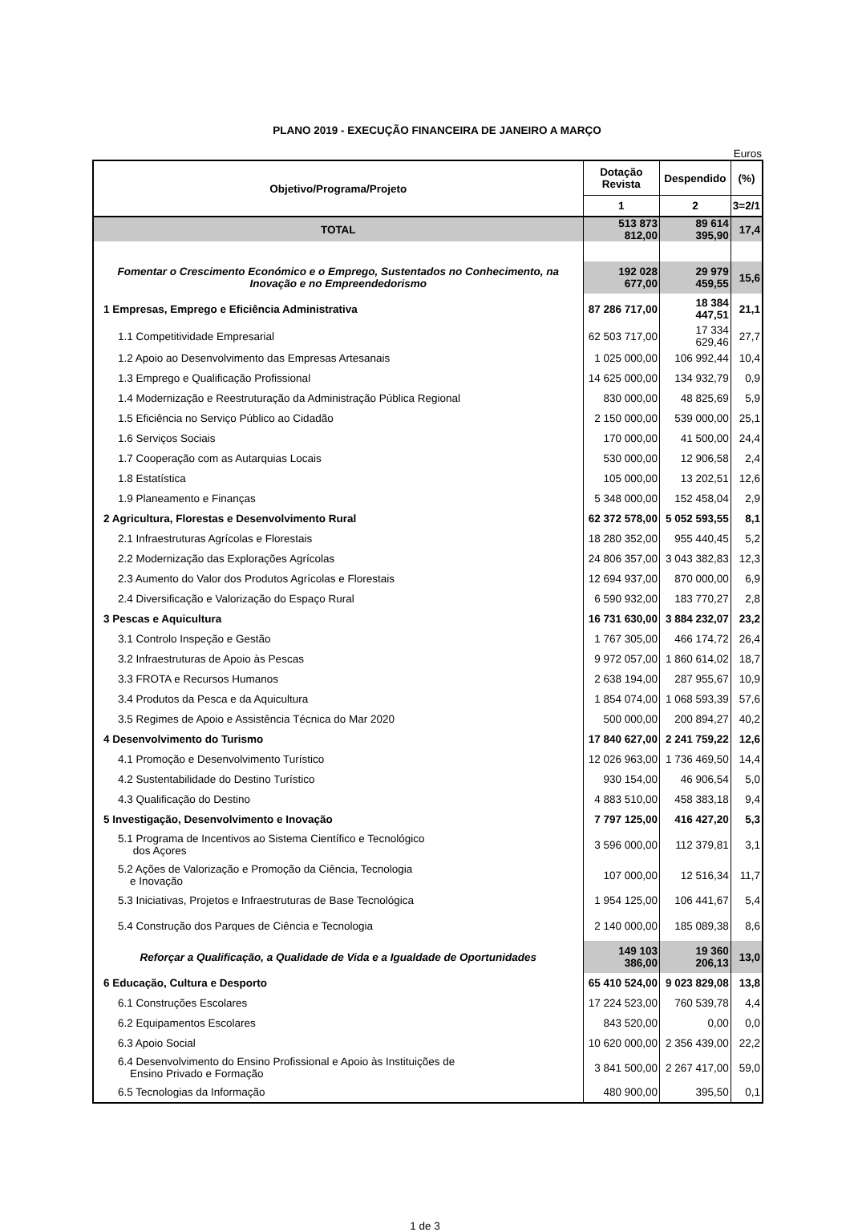PLANO 2019 - EXECUÇÃO FINANCEIRA DE JANEIRO A MARÇO
Euros
| Objetivo/Programa/Projeto | Dotação Revista | Despendido | (%) |
| --- | --- | --- | --- |
| | 1 | 2 | 3=2/1 |
| TOTAL | 513 873 812,00 | 89 614 395,90 | 17,4 |
| Fomentar o Crescimento Económico e o Emprego, Sustentados no Conhecimento, na Inovação e no Empreendedorismo | 192 028 677,00 | 29 979 459,55 | 15,6 |
| 1 Empresas, Emprego e Eficiência Administrativa | 87 286 717,00 | 18 384 447,51 | 21,1 |
| 1.1 Competitividade Empresarial | 62 503 717,00 | 17 334 629,46 | 27,7 |
| 1.2 Apoio ao Desenvolvimento das Empresas Artesanais | 1 025 000,00 | 106 992,44 | 10,4 |
| 1.3 Emprego e Qualificação Profissional | 14 625 000,00 | 134 932,79 | 0,9 |
| 1.4 Modernização e Reestruturação da Administração Pública Regional | 830 000,00 | 48 825,69 | 5,9 |
| 1.5 Eficiência no Serviço Público ao Cidadão | 2 150 000,00 | 539 000,00 | 25,1 |
| 1.6 Serviços Sociais | 170 000,00 | 41 500,00 | 24,4 |
| 1.7 Cooperação com as Autarquias Locais | 530 000,00 | 12 906,58 | 2,4 |
| 1.8 Estatística | 105 000,00 | 13 202,51 | 12,6 |
| 1.9 Planeamento e Finanças | 5 348 000,00 | 152 458,04 | 2,9 |
| 2 Agricultura, Florestas e Desenvolvimento Rural | 62 372 578,00 | 5 052 593,55 | 8,1 |
| 2.1 Infraestruturas Agrícolas e Florestais | 18 280 352,00 | 955 440,45 | 5,2 |
| 2.2 Modernização das Explorações Agrícolas | 24 806 357,00 | 3 043 382,83 | 12,3 |
| 2.3 Aumento do Valor dos Produtos Agrícolas e Florestais | 12 694 937,00 | 870 000,00 | 6,9 |
| 2.4 Diversificação e Valorização do Espaço Rural | 6 590 932,00 | 183 770,27 | 2,8 |
| 3 Pescas e Aquicultura | 16 731 630,00 | 3 884 232,07 | 23,2 |
| 3.1 Controlo Inspeção e Gestão | 1 767 305,00 | 466 174,72 | 26,4 |
| 3.2 Infraestruturas de Apoio às Pescas | 9 972 057,00 | 1 860 614,02 | 18,7 |
| 3.3 FROTA e Recursos Humanos | 2 638 194,00 | 287 955,67 | 10,9 |
| 3.4 Produtos da Pesca e da Aquicultura | 1 854 074,00 | 1 068 593,39 | 57,6 |
| 3.5 Regimes de Apoio e Assistência Técnica do Mar 2020 | 500 000,00 | 200 894,27 | 40,2 |
| 4 Desenvolvimento do Turismo | 17 840 627,00 | 2 241 759,22 | 12,6 |
| 4.1 Promoção e Desenvolvimento Turístico | 12 026 963,00 | 1 736 469,50 | 14,4 |
| 4.2 Sustentabilidade do Destino Turístico | 930 154,00 | 46 906,54 | 5,0 |
| 4.3 Qualificação do Destino | 4 883 510,00 | 458 383,18 | 9,4 |
| 5 Investigação, Desenvolvimento e Inovação | 7 797 125,00 | 416 427,20 | 5,3 |
| 5.1 Programa de Incentivos ao Sistema Científico e Tecnológico dos Açores | 3 596 000,00 | 112 379,81 | 3,1 |
| 5.2 Ações de Valorização e Promoção da Ciência, Tecnologia e Inovação | 107 000,00 | 12 516,34 | 11,7 |
| 5.3 Iniciativas, Projetos e Infraestruturas de Base Tecnológica | 1 954 125,00 | 106 441,67 | 5,4 |
| 5.4 Construção dos Parques de Ciência e Tecnologia | 2 140 000,00 | 185 089,38 | 8,6 |
| Reforçar a Qualificação, a Qualidade de Vida e a Igualdade de Oportunidades | 149 103 386,00 | 19 360 206,13 | 13,0 |
| 6 Educação, Cultura e Desporto | 65 410 524,00 | 9 023 829,08 | 13,8 |
| 6.1 Construções Escolares | 17 224 523,00 | 760 539,78 | 4,4 |
| 6.2 Equipamentos Escolares | 843 520,00 | 0,00 | 0,0 |
| 6.3 Apoio Social | 10 620 000,00 | 2 356 439,00 | 22,2 |
| 6.4 Desenvolvimento do Ensino Profissional e Apoio às Instituições de Ensino Privado e Formação | 3 841 500,00 | 2 267 417,00 | 59,0 |
| 6.5 Tecnologias da Informação | 480 900,00 | 395,50 | 0,1 |
1 de 3